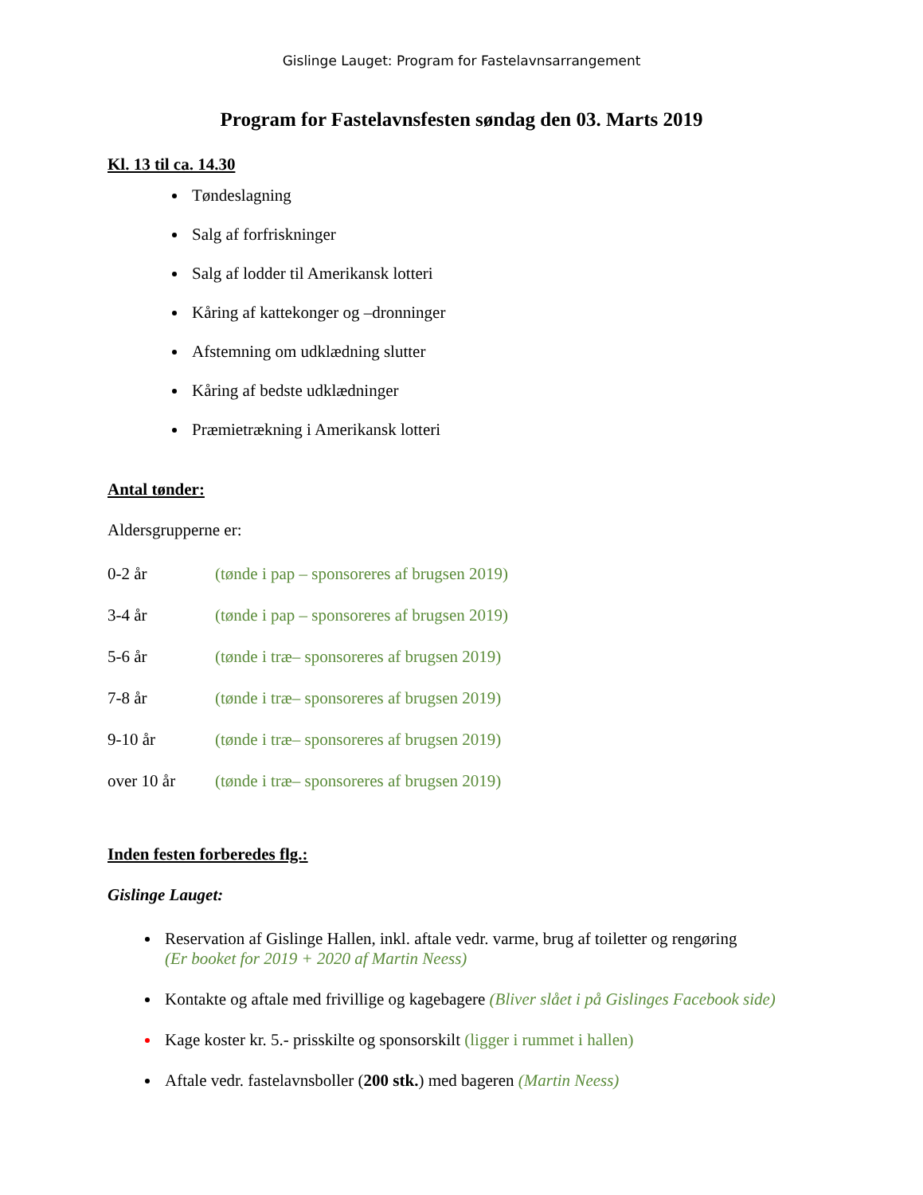Gislinge Lauget: Program for Fastelavnsarrangement
Program for Fastelavnsfesten søndag den 03. Marts 2019
Kl. 13 til ca. 14.30
Tøndeslagning
Salg af forfriskninger
Salg af lodder til Amerikansk lotteri
Kåring af kattekonger og –dronninger
Afstemning om udklædning slutter
Kåring af bedste udklædninger
Præmietrækning i Amerikansk lotteri
Antal tønder:
Aldersgrupperne er:
| 0-2 år | (tønde i pap – sponsoreres af brugsen 2019) |
| 3-4 år | (tønde i pap – sponsoreres af brugsen 2019) |
| 5-6 år | (tønde i træ– sponsoreres af brugsen 2019) |
| 7-8 år | (tønde i træ– sponsoreres af brugsen 2019) |
| 9-10 år | (tønde i træ– sponsoreres af brugsen 2019) |
| over 10 år | (tønde i træ– sponsoreres af brugsen 2019) |
Inden festen forberedes flg.:
Gislinge Lauget:
Reservation af Gislinge Hallen, inkl. aftale vedr. varme, brug af toiletter og rengøring
(Er booket for 2019 + 2020 af Martin Neess)
Kontakte og aftale med frivillige og kagebagere (Bliver slået i på Gislinges Facebook side)
Kage koster kr. 5.- prisskilte og sponsorskilt (ligger i rummet i hallen)
Aftale vedr. fastelavnsboller (200 stk.) med bageren (Martin Neess)